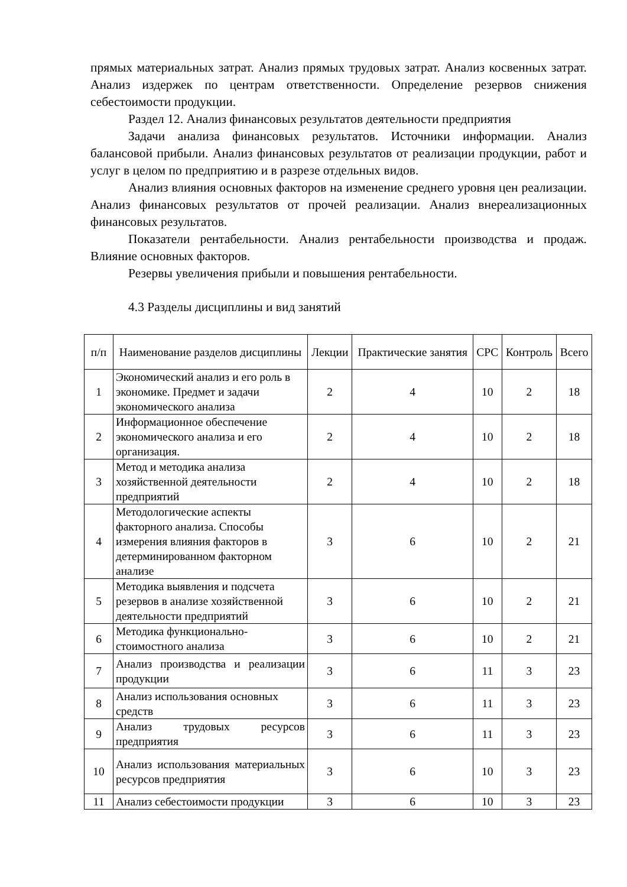прямых материальных затрат. Анализ прямых трудовых затрат. Анализ косвенных затрат. Анализ издержек по центрам ответственности. Определение резервов снижения себестоимости продукции.
Раздел 12. Анализ финансовых результатов деятельности предприятия
Задачи анализа финансовых результатов. Источники информации. Анализ балансовой прибыли. Анализ финансовых результатов от реализации продукции, работ и услуг в целом по предприятию и в разрезе отдельных видов.
Анализ влияния основных факторов на изменение среднего уровня цен реализации. Анализ финансовых результатов от прочей реализации. Анализ внереализационных финансовых результатов.
Показатели рентабельности. Анализ рентабельности производства и продаж. Влияние основных факторов.
Резервы увеличения прибыли и повышения рентабельности.
4.3 Разделы дисциплины и вид занятий
| п/п | Наименование разделов дисциплины | Лекции | Практические занятия | СРС | Контроль | Всего |
| --- | --- | --- | --- | --- | --- | --- |
| 1 | Экономический анализ и его роль в экономике. Предмет и задачи экономического анализа | 2 | 4 | 10 | 2 | 18 |
| 2 | Информационное обеспечение экономического анализа и его организация. | 2 | 4 | 10 | 2 | 18 |
| 3 | Метод и методика анализа хозяйственной деятельности предприятий | 2 | 4 | 10 | 2 | 18 |
| 4 | Методологические аспекты факторного анализа. Способы измерения влияния факторов в детерминированном факторном анализе | 3 | 6 | 10 | 2 | 21 |
| 5 | Методика выявления и подсчета резервов в анализе хозяйственной деятельности предприятий | 3 | 6 | 10 | 2 | 21 |
| 6 | Методика функционально-стоимостного анализа | 3 | 6 | 10 | 2 | 21 |
| 7 | Анализ производства и реализации продукции | 3 | 6 | 11 | 3 | 23 |
| 8 | Анализ использования основных средств | 3 | 6 | 11 | 3 | 23 |
| 9 | Анализ трудовых ресурсов предприятия | 3 | 6 | 11 | 3 | 23 |
| 10 | Анализ использования материальных ресурсов предприятия | 3 | 6 | 10 | 3 | 23 |
| 11 | Анализ себестоимости продукции | 3 | 6 | 10 | 3 | 23 |